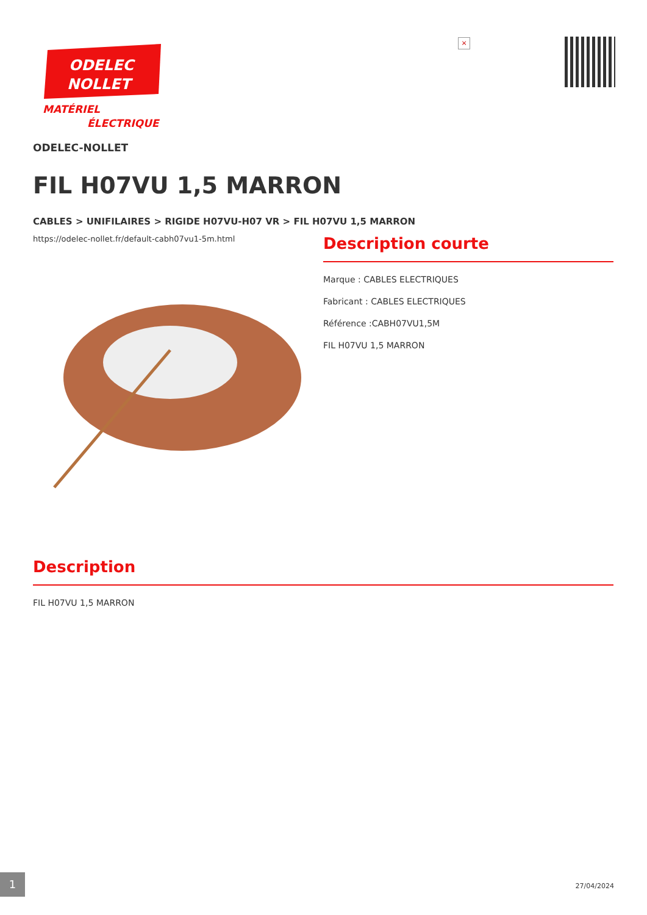ODELEC
NOLLET
MATÉRIEL
ÉLECTRIQUE
×
ODELEC-NOLLET
FIL H07VU 1,5 MARRON
CABLES > UNIFILAIRES > RIGIDE H07VU-H07 VR > FIL H07VU 1,5 MARRON
https://odelec-nollet.fr/default-cabh07vu1-5m.html
Description courte
Marque : CABLES ELECTRIQUES
Fabricant : CABLES ELECTRIQUES
Référence :CABH07VU1,5M
FIL H07VU 1,5 MARRON
Description
FIL H07VU 1,5 MARRON
1
27/04/2024